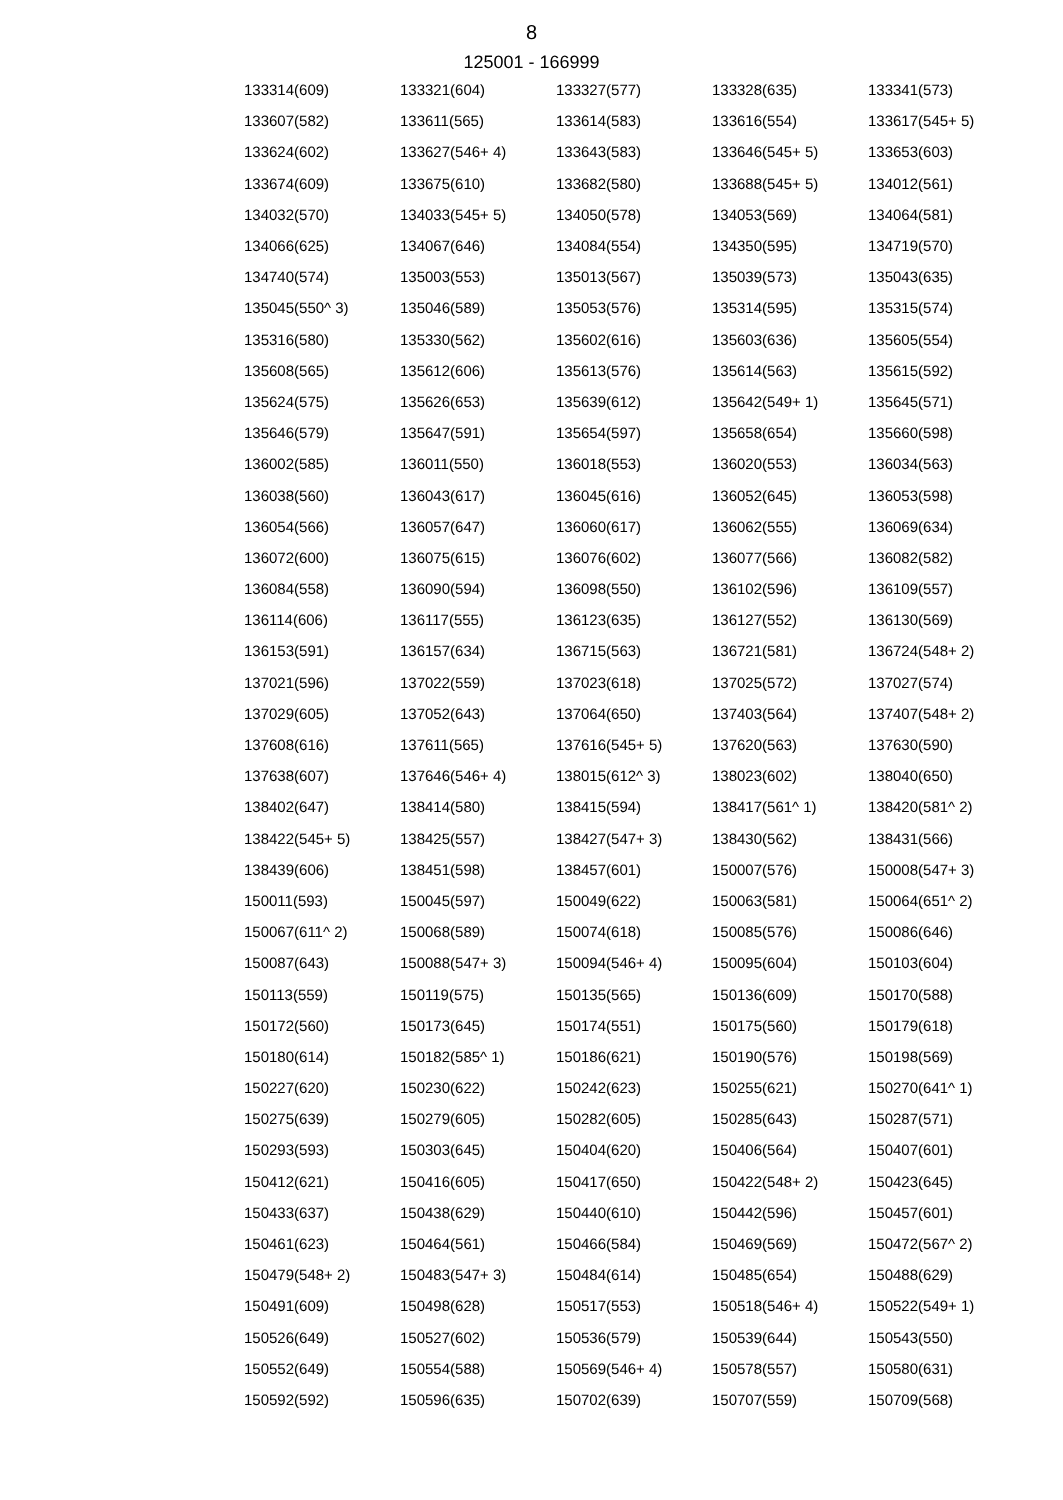8
125001 - 166999
| 133314(609) | 133321(604) | 133327(577) | 133328(635) | 133341(573) |
| 133607(582) | 133611(565) | 133614(583) | 133616(554) | 133617(545+ 5) |
| 133624(602) | 133627(546+ 4) | 133643(583) | 133646(545+ 5) | 133653(603) |
| 133674(609) | 133675(610) | 133682(580) | 133688(545+ 5) | 134012(561) |
| 134032(570) | 134033(545+ 5) | 134050(578) | 134053(569) | 134064(581) |
| 134066(625) | 134067(646) | 134084(554) | 134350(595) | 134719(570) |
| 134740(574) | 135003(553) | 135013(567) | 135039(573) | 135043(635) |
| 135045(550^ 3) | 135046(589) | 135053(576) | 135314(595) | 135315(574) |
| 135316(580) | 135330(562) | 135602(616) | 135603(636) | 135605(554) |
| 135608(565) | 135612(606) | 135613(576) | 135614(563) | 135615(592) |
| 135624(575) | 135626(653) | 135639(612) | 135642(549+ 1) | 135645(571) |
| 135646(579) | 135647(591) | 135654(597) | 135658(654) | 135660(598) |
| 136002(585) | 136011(550) | 136018(553) | 136020(553) | 136034(563) |
| 136038(560) | 136043(617) | 136045(616) | 136052(645) | 136053(598) |
| 136054(566) | 136057(647) | 136060(617) | 136062(555) | 136069(634) |
| 136072(600) | 136075(615) | 136076(602) | 136077(566) | 136082(582) |
| 136084(558) | 136090(594) | 136098(550) | 136102(596) | 136109(557) |
| 136114(606) | 136117(555) | 136123(635) | 136127(552) | 136130(569) |
| 136153(591) | 136157(634) | 136715(563) | 136721(581) | 136724(548+ 2) |
| 137021(596) | 137022(559) | 137023(618) | 137025(572) | 137027(574) |
| 137029(605) | 137052(643) | 137064(650) | 137403(564) | 137407(548+ 2) |
| 137608(616) | 137611(565) | 137616(545+ 5) | 137620(563) | 137630(590) |
| 137638(607) | 137646(546+ 4) | 138015(612^ 3) | 138023(602) | 138040(650) |
| 138402(647) | 138414(580) | 138415(594) | 138417(561^ 1) | 138420(581^ 2) |
| 138422(545+ 5) | 138425(557) | 138427(547+ 3) | 138430(562) | 138431(566) |
| 138439(606) | 138451(598) | 138457(601) | 150007(576) | 150008(547+ 3) |
| 150011(593) | 150045(597) | 150049(622) | 150063(581) | 150064(651^ 2) |
| 150067(611^ 2) | 150068(589) | 150074(618) | 150085(576) | 150086(646) |
| 150087(643) | 150088(547+ 3) | 150094(546+ 4) | 150095(604) | 150103(604) |
| 150113(559) | 150119(575) | 150135(565) | 150136(609) | 150170(588) |
| 150172(560) | 150173(645) | 150174(551) | 150175(560) | 150179(618) |
| 150180(614) | 150182(585^ 1) | 150186(621) | 150190(576) | 150198(569) |
| 150227(620) | 150230(622) | 150242(623) | 150255(621) | 150270(641^ 1) |
| 150275(639) | 150279(605) | 150282(605) | 150285(643) | 150287(571) |
| 150293(593) | 150303(645) | 150404(620) | 150406(564) | 150407(601) |
| 150412(621) | 150416(605) | 150417(650) | 150422(548+ 2) | 150423(645) |
| 150433(637) | 150438(629) | 150440(610) | 150442(596) | 150457(601) |
| 150461(623) | 150464(561) | 150466(584) | 150469(569) | 150472(567^ 2) |
| 150479(548+ 2) | 150483(547+ 3) | 150484(614) | 150485(654) | 150488(629) |
| 150491(609) | 150498(628) | 150517(553) | 150518(546+ 4) | 150522(549+ 1) |
| 150526(649) | 150527(602) | 150536(579) | 150539(644) | 150543(550) |
| 150552(649) | 150554(588) | 150569(546+ 4) | 150578(557) | 150580(631) |
| 150592(592) | 150596(635) | 150702(639) | 150707(559) | 150709(568) |